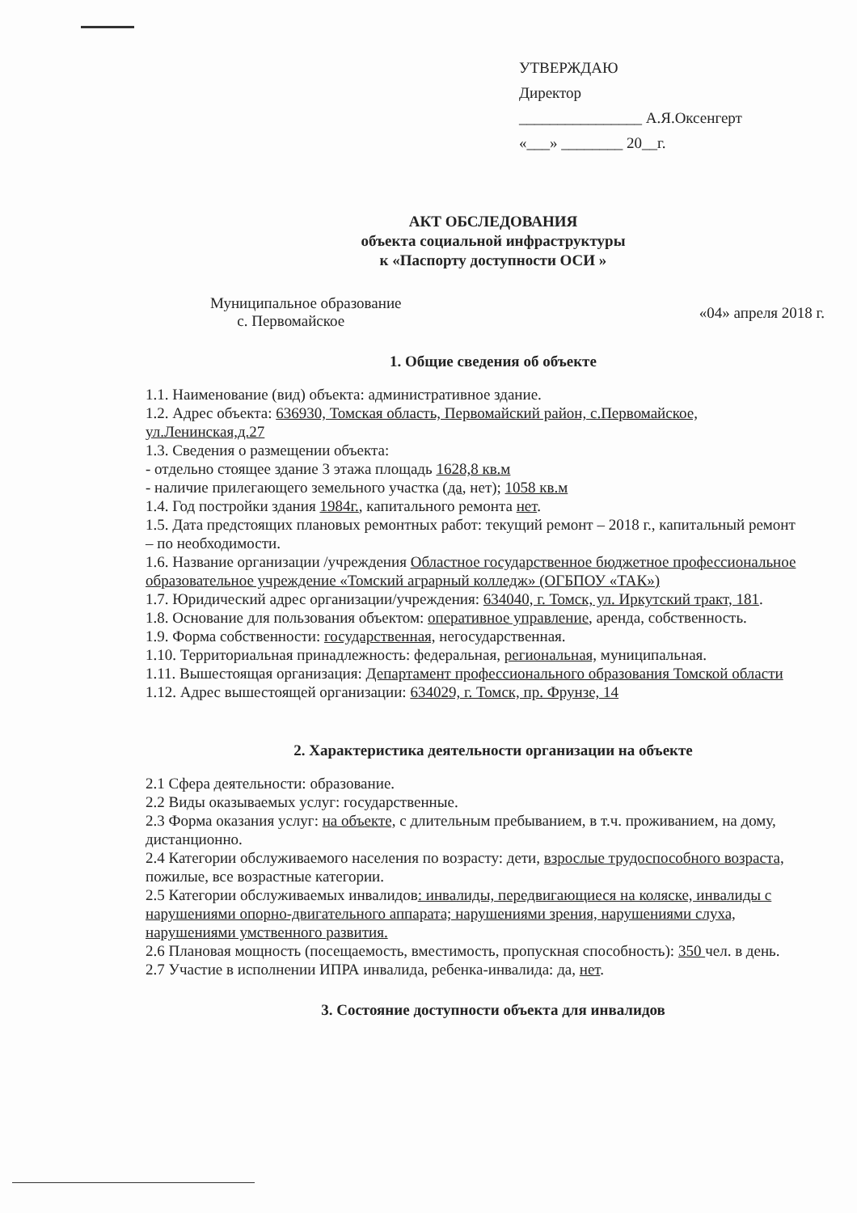УТВЕРЖДАЮ
Директор
________________ А.Я.Оксенгерт
«___» ________ 20__г.
АКТ ОБСЛЕДОВАНИЯ
объекта социальной инфраструктуры
к «Паспорту доступности ОСИ »
Муниципальное образование
с. Первомайское
«04» апреля 2018 г.
1. Общие сведения об объекте
1.1. Наименование (вид) объекта: административное здание.
1.2. Адрес объекта: 636930, Томская область, Первомайский район, с.Первомайское, ул.Ленинская,д.27
1.3. Сведения о размещении объекта:
- отдельно стоящее здание 3 этажа площадь 1628,8 кв.м
- наличие прилегающего земельного участка (да, нет); 1058 кв.м
1.4. Год постройки здания 1984г., капитального ремонта нет.
1.5. Дата предстоящих плановых ремонтных работ: текущий ремонт – 2018 г., капитальный ремонт – по необходимости.
1.6. Название организации /учреждения Областное государственное бюджетное профессиональное образовательное учреждение «Томский аграрный колледж» (ОГБПОУ «ТАК»)
1.7. Юридический адрес организации/учреждения: 634040, г. Томск, ул. Иркутский тракт, 181.
1.8. Основание для пользования объектом: оперативное управление, аренда, собственность.
1.9. Форма собственности: государственная, негосударственная.
1.10. Территориальная принадлежность: федеральная, региональная, муниципальная.
1.11. Вышестоящая организация: Департамент профессионального образования Томской области
1.12. Адрес вышестоящей организации: 634029, г. Томск, пр. Фрунзе, 14
2. Характеристика деятельности организации на объекте
2.1 Сфера деятельности: образование.
2.2 Виды оказываемых услуг: государственные.
2.3 Форма оказания услуг: на объекте, с длительным пребыванием, в т.ч. проживанием, на дому, дистанционно.
2.4 Категории обслуживаемого населения по возрасту: дети, взрослые трудоспособного возраста, пожилые, все возрастные категории.
2.5 Категории обслуживаемых инвалидов: инвалиды, передвигающиеся на коляске, инвалиды с нарушениями опорно-двигательного аппарата; нарушениями зрения, нарушениями слуха, нарушениями умственного развития.
2.6 Плановая мощность (посещаемость, вместимость, пропускная способность): 350 чел. в день.
2.7 Участие в исполнении ИПРА инвалида, ребенка-инвалида: да, нет.
3. Состояние доступности объекта для инвалидов